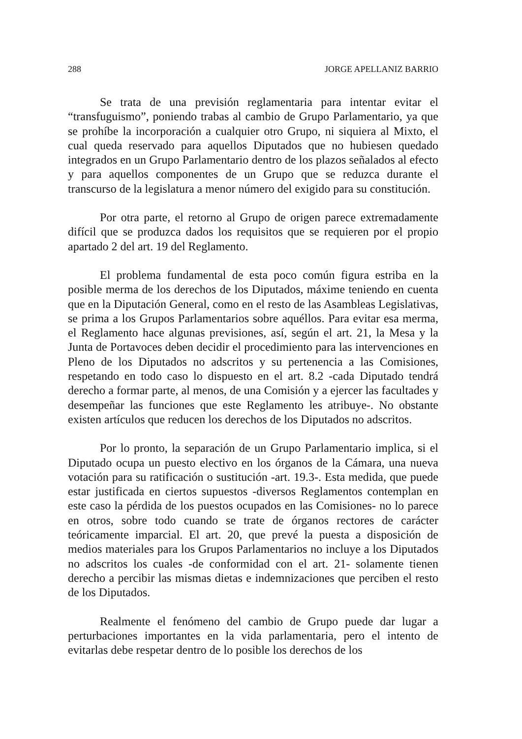288 JORGE APELLANIZ BARRIO
Se trata de una previsión reglamentaria para intentar evitar el “transfuguismo”, poniendo trabas al cambio de Grupo Parlamentario, ya que se prohíbe la incorporación a cualquier otro Grupo, ni siquiera al Mixto, el cual queda reservado para aquellos Diputados que no hubiesen quedado integrados en un Grupo Parlamentario dentro de los plazos señalados al efecto y para aquellos componentes de un Grupo que se reduzca durante el transcurso de la legislatura a menor número del exigido para su constitución.
Por otra parte, el retorno al Grupo de origen parece extremadamente difícil que se produzca dados los requisitos que se requieren por el propio apartado 2 del art. 19 del Reglamento.
El problema fundamental de esta poco común figura estriba en la posible merma de los derechos de los Diputados, máxime teniendo en cuenta que en la Diputación General, como en el resto de las Asambleas Legislativas, se prima a los Grupos Parlamentarios sobre aquéllos. Para evitar esa merma, el Reglamento hace algunas previsiones, así, según el art. 21, la Mesa y la Junta de Portavoces deben decidir el procedimiento para las intervenciones en Pleno de los Diputados no adscritos y su pertenencia a las Comisiones, respetando en todo caso lo dispuesto en el art. 8.2 -cada Diputado tendrá derecho a formar parte, al menos, de una Comisión y a ejercer las facultades y desempeñar las funciones que este Reglamento les atribuye-. No obstante existen artículos que reducen los derechos de los Diputados no adscritos.
Por lo pronto, la separación de un Grupo Parlamentario implica, si el Diputado ocupa un puesto electivo en los órganos de la Cámara, una nueva votación para su ratificación o sustitución -art. 19.3-. Esta medida, que puede estar justificada en ciertos supuestos -diversos Reglamentos contemplan en este caso la pérdida de los puestos ocupados en las Comisiones- no lo parece en otros, sobre todo cuando se trate de órganos rectores de carácter teóricamente imparcial. El art. 20, que prevé la puesta a disposición de medios materiales para los Grupos Parlamentarios no incluye a los Diputados no adscritos los cuales -de conformidad con el art. 21- solamente tienen derecho a percibir las mismas dietas e indemnizaciones que perciben el resto de los Diputados.
Realmente el fenómeno del cambio de Grupo puede dar lugar a perturbaciones importantes en la vida parlamentaria, pero el intento de evitarlas debe respetar dentro de lo posible los derechos de los